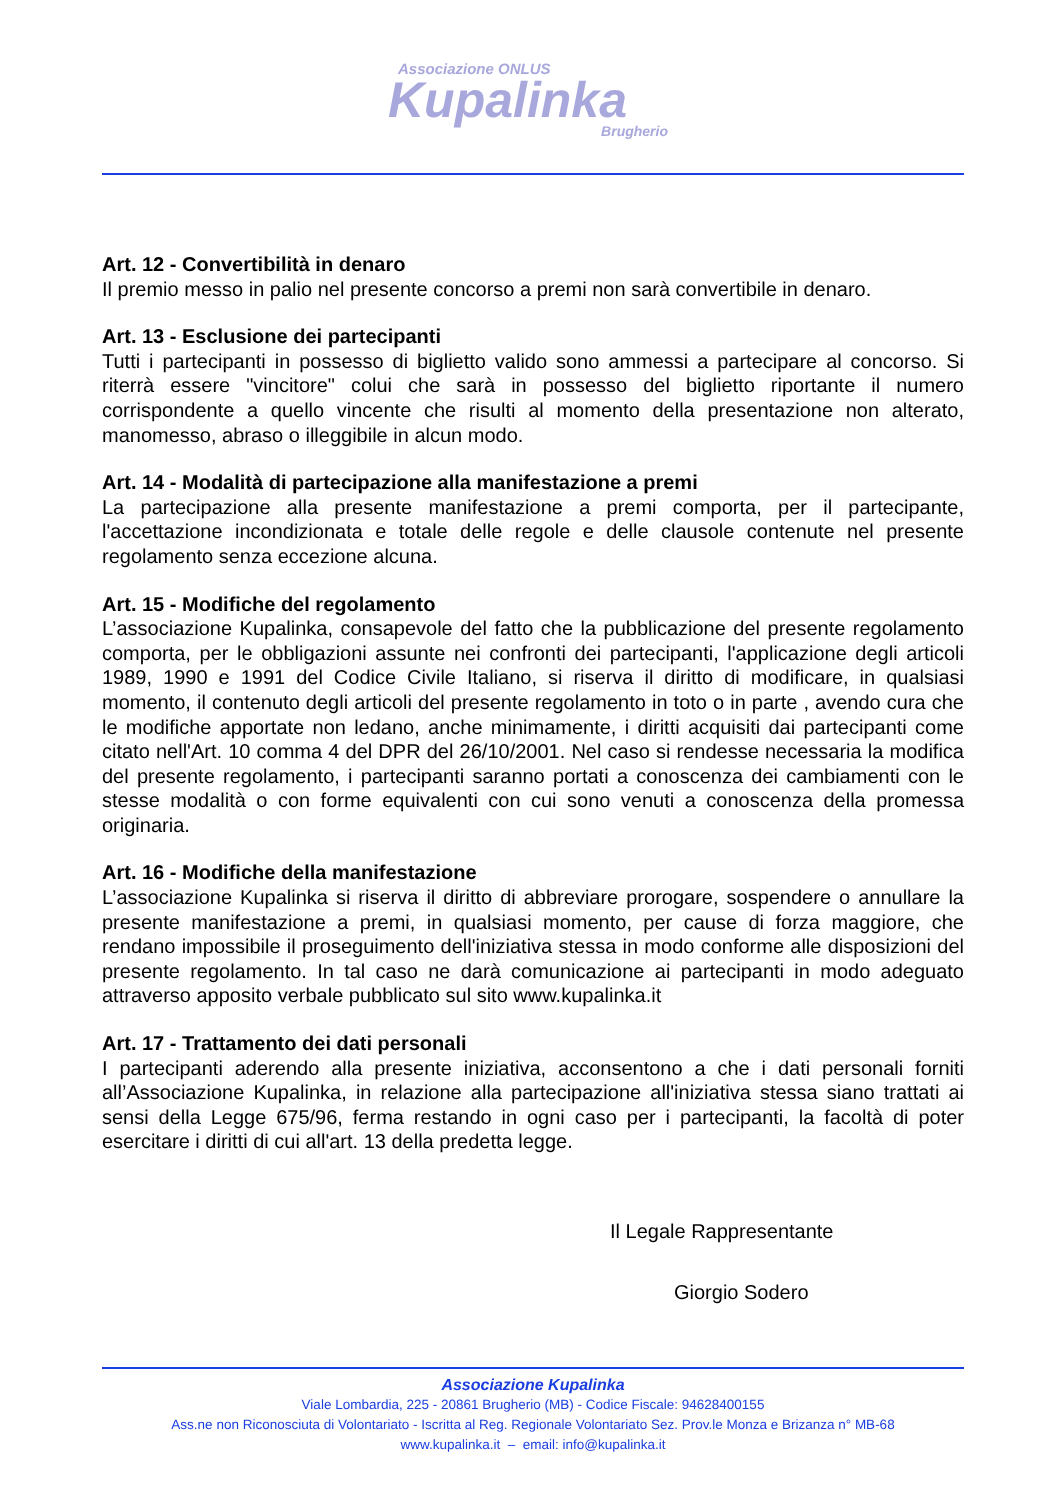Associazione ONLUS
Kupalinka
Brugherio
Art. 12 - Convertibilità in denaro
Il premio messo in palio nel presente concorso a premi non sarà convertibile in denaro.
Art. 13 - Esclusione dei partecipanti
Tutti i partecipanti in possesso di biglietto valido sono ammessi a partecipare al concorso. Si riterrà essere "vincitore" colui che sarà in possesso del biglietto riportante il numero corrispondente a quello vincente che risulti al momento della presentazione non alterato, manomesso, abraso o illeggibile in alcun modo.
Art. 14 - Modalità di partecipazione alla manifestazione a premi
La partecipazione alla presente manifestazione a premi comporta, per il partecipante, l'accettazione incondizionata e totale delle regole e delle clausole contenute nel presente regolamento senza eccezione alcuna.
Art. 15 - Modifiche del regolamento
L’associazione Kupalinka, consapevole del fatto che la pubblicazione del presente regolamento comporta, per le obbligazioni assunte nei confronti dei partecipanti, l'applicazione degli articoli 1989, 1990 e 1991 del Codice Civile Italiano, si riserva il diritto di modificare, in qualsiasi momento, il contenuto degli articoli del presente regolamento in toto o in parte , avendo cura che le modifiche apportate non ledano, anche minimamente, i diritti acquisiti dai partecipanti come citato nell'Art. 10 comma 4 del DPR del 26/10/2001. Nel caso si rendesse necessaria la modifica del presente regolamento, i partecipanti saranno portati a conoscenza dei cambiamenti con le stesse modalità o con forme equivalenti con cui sono venuti a conoscenza della promessa originaria.
Art. 16 - Modifiche della manifestazione
L’associazione Kupalinka si riserva il diritto di abbreviare prorogare, sospendere o annullare la presente manifestazione a premi, in qualsiasi momento, per cause di forza maggiore, che rendano impossibile il proseguimento dell'iniziativa stessa in modo conforme alle disposizioni del presente regolamento. In tal caso ne darà comunicazione ai partecipanti in modo adeguato attraverso apposito verbale pubblicato sul sito www.kupalinka.it
Art. 17 - Trattamento dei dati personali
I partecipanti aderendo alla presente iniziativa, acconsentono a che i dati personali forniti all’Associazione Kupalinka, in relazione alla partecipazione all'iniziativa stessa siano trattati ai sensi della Legge 675/96, ferma restando in ogni caso per i partecipanti, la facoltà di poter esercitare i diritti di cui all'art. 13 della predetta legge.
Il Legale Rappresentante
Giorgio Sodero
Associazione Kupalinka
Viale Lombardia, 225 - 20861 Brugherio (MB) - Codice Fiscale: 94628400155
Ass.ne non Riconosciuta di Volontariato - Iscritta al Reg. Regionale Volontariato Sez. Prov.le Monza e Brizanza n° MB-68
www.kupalinka.it – email: info@kupalinka.it